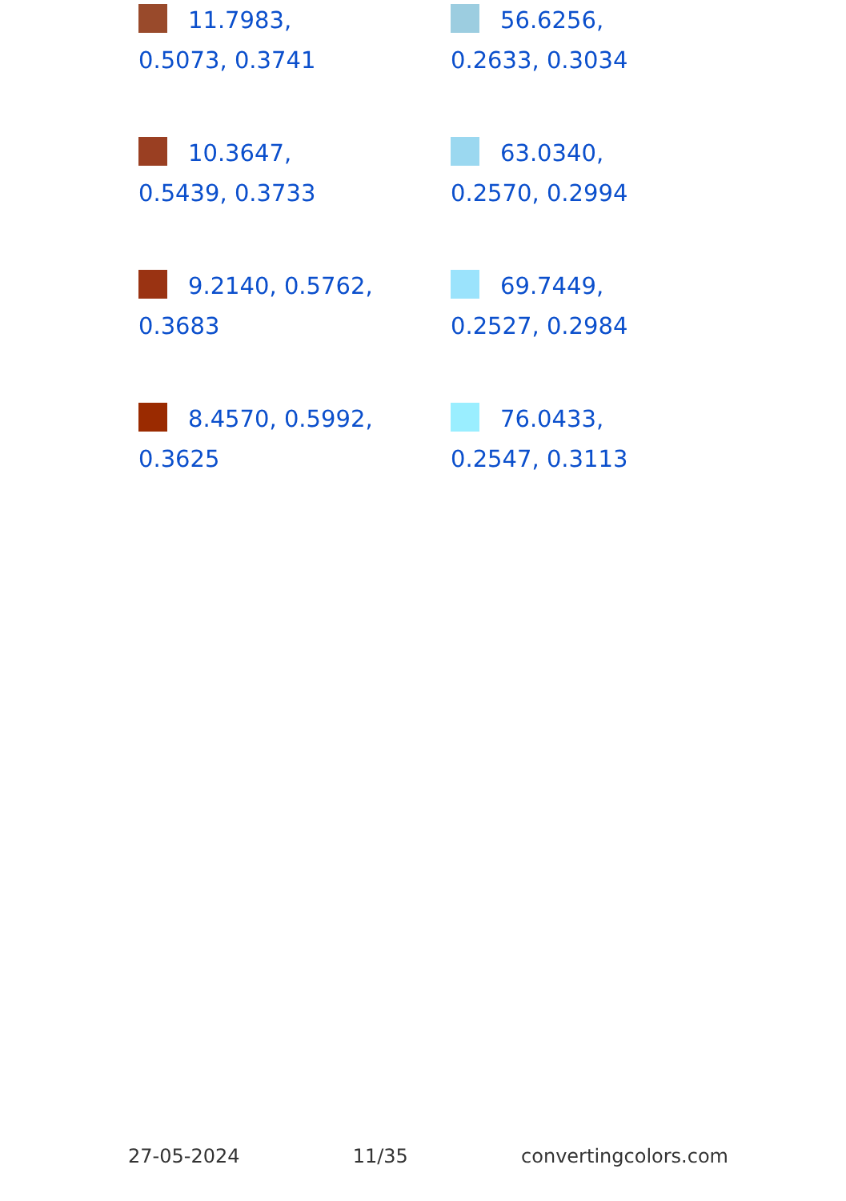11.7983, 0.5073, 0.3741
56.6256, 0.2633, 0.3034
10.3647, 0.5439, 0.3733
63.0340, 0.2570, 0.2994
9.2140, 0.5762, 0.3683
69.7449, 0.2527, 0.2984
8.4570, 0.5992, 0.3625
76.0433, 0.2547, 0.3113
27-05-2024 11/35 convertingcolors.com